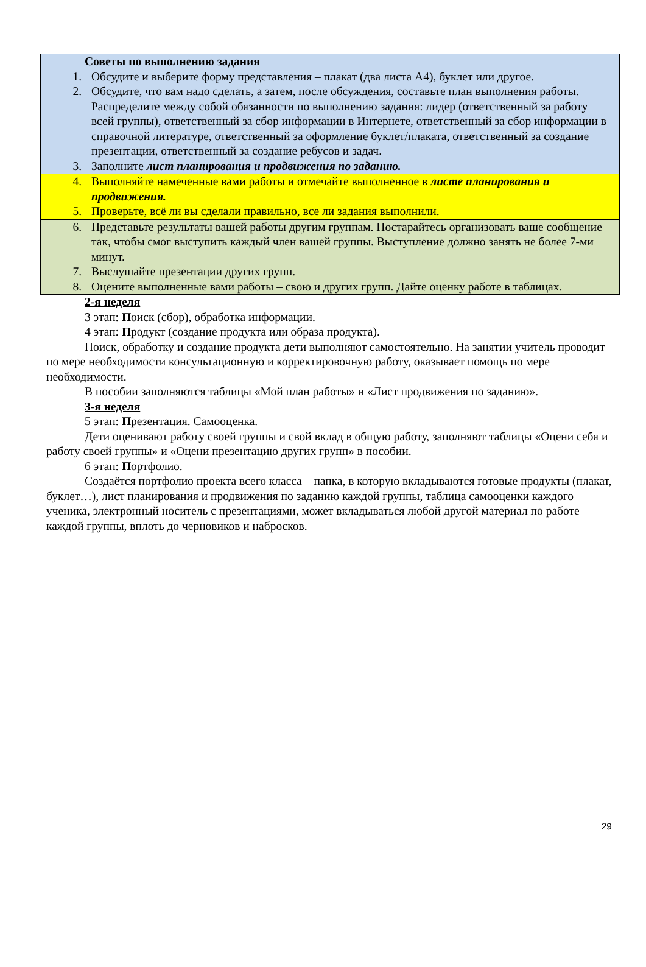Советы по выполнению задания
1. Обсудите и выберите форму представления – плакат (два листа А4), буклет или другое.
2. Обсудите, что вам надо сделать, а затем, после обсуждения, составьте план выполнения работы. Распределите между собой обязанности по выполнению задания: лидер (ответственный за работу всей группы), ответственный за сбор информации в Интернете, ответственный за сбор информации в справочной литературе, ответственный за оформление буклет/плаката, ответственный за создание презентации, ответственный за создание ребусов и задач.
3. Заполните лист планирования и продвижения по заданию.
4. Выполняйте намеченные вами работы и отмечайте выполненное в листе планирования и продвижения.
5. Проверьте, всё ли вы сделали правильно, все ли задания выполнили.
6. Представьте результаты вашей работы другим группам. Постарайтесь организовать ваше сообщение так, чтобы смог выступить каждый член вашей группы. Выступление должно занять не более 7-ми минут.
7. Выслушайте презентации других групп.
8. Оцените выполненные вами работы – свою и других групп. Дайте оценку работе в таблицах.
2-я неделя
3 этап: Поиск (сбор), обработка информации.
4 этап: Продукт (создание продукта или образа продукта).
Поиск, обработку и создание продукта дети выполняют самостоятельно. На занятии учитель проводит по мере необходимости консультационную и корректировочную работу, оказывает помощь по мере необходимости.
В пособии заполняются таблицы «Мой план работы» и «Лист продвижения по заданию».
3-я неделя
5 этап: Презентация. Самооценка.
Дети оценивают работу своей группы и свой вклад в общую работу, заполняют таблицы «Оцени себя и работу своей группы» и «Оцени презентацию других групп» в пособии.
6 этап: Портфолио.
Создаётся портфолио проекта всего класса – папка, в которую вкладываются готовые продукты (плакат, буклет…), лист планирования и продвижения по заданию каждой группы, таблица самооценки каждого ученика, электронный носитель с презентациями, может вкладываться любой другой материал по работе каждой группы, вплоть до черновиков и набросков.
29